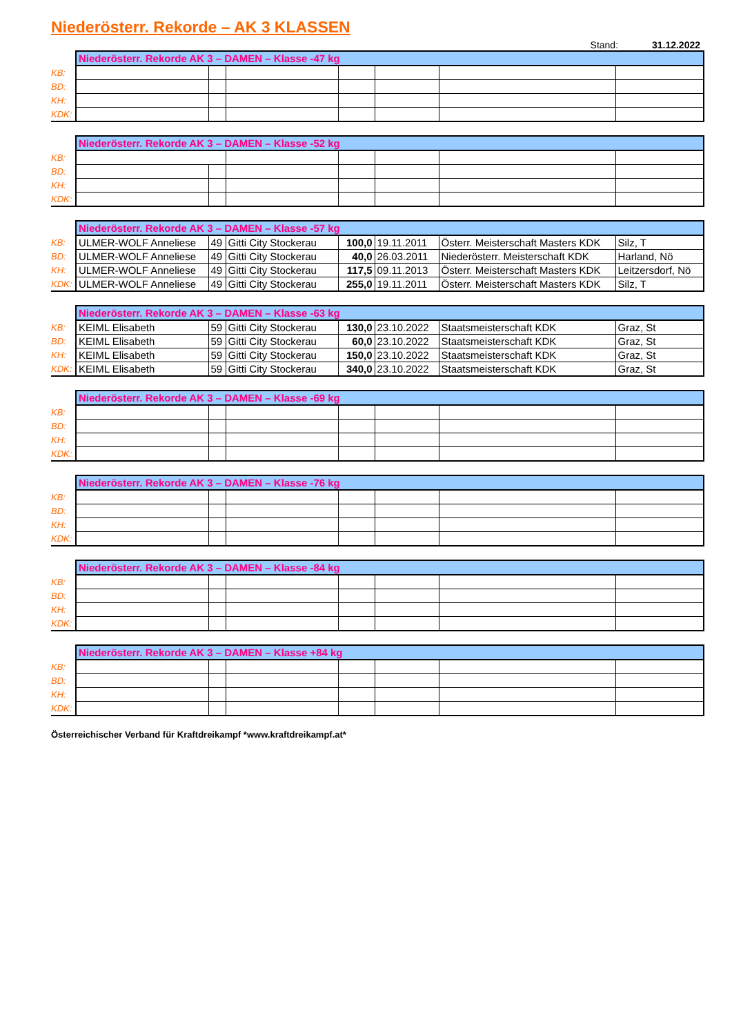Niederösterr. Rekorde – AK 3 KLASSEN
Stand: 31.12.2022
| | Niederösterr. Rekorde AK 3 – DAMEN – Klasse -47 kg | | | | | | |
| KB: | | | | | | | |
| BD: | | | | | | | |
| KH: | | | | | | | |
| KDK: | | | | | | | |
| | Niederösterr. Rekorde AK 3 – DAMEN – Klasse -52 kg | | | | | | |
| KB: | | | | | | | |
| BD: | | | | | | | |
| KH: | | | | | | | |
| KDK: | | | | | | | |
| | Niederösterr. Rekorde AK 3 – DAMEN – Klasse -57 kg | | | | | | |
| KB: | ULMER-WOLF Anneliese | 49 | Gitti City Stockerau | 100,0 | 19.11.2011 | Österr. Meisterschaft Masters KDK | Silz, T |
| BD: | ULMER-WOLF Anneliese | 49 | Gitti City Stockerau | 40,0 | 26.03.2011 | Niederösterr. Meisterschaft KDK | Harland, Nö |
| KH: | ULMER-WOLF Anneliese | 49 | Gitti City Stockerau | 117,5 | 09.11.2013 | Österr. Meisterschaft Masters KDK | Leitzersdorf, Nö |
| KDK: | ULMER-WOLF Anneliese | 49 | Gitti City Stockerau | 255,0 | 19.11.2011 | Österr. Meisterschaft Masters KDK | Silz, T |
| | Niederösterr. Rekorde AK 3 – DAMEN – Klasse -63 kg | | | | | | |
| KB: | KEIML Elisabeth | 59 | Gitti City Stockerau | 130,0 | 23.10.2022 | Staatsmeisterschaft KDK | Graz, St |
| BD: | KEIML Elisabeth | 59 | Gitti City Stockerau | 60,0 | 23.10.2022 | Staatsmeisterschaft KDK | Graz, St |
| KH: | KEIML Elisabeth | 59 | Gitti City Stockerau | 150,0 | 23.10.2022 | Staatsmeisterschaft KDK | Graz, St |
| KDK: | KEIML Elisabeth | 59 | Gitti City Stockerau | 340,0 | 23.10.2022 | Staatsmeisterschaft KDK | Graz, St |
| | Niederösterr. Rekorde AK 3 – DAMEN – Klasse -69 kg | | | | | | |
| KB: | | | | | | | |
| BD: | | | | | | | |
| KH: | | | | | | | |
| KDK: | | | | | | | |
| | Niederösterr. Rekorde AK 3 – DAMEN – Klasse -76 kg | | | | | | |
| KB: | | | | | | | |
| BD: | | | | | | | |
| KH: | | | | | | | |
| KDK: | | | | | | | |
| | Niederösterr. Rekorde AK 3 – DAMEN – Klasse -84 kg | | | | | | |
| KB: | | | | | | | |
| BD: | | | | | | | |
| KH: | | | | | | | |
| KDK: | | | | | | | |
| | Niederösterr. Rekorde AK 3 – DAMEN – Klasse +84 kg | | | | | | |
| KB: | | | | | | | |
| BD: | | | | | | | |
| KH: | | | | | | | |
| KDK: | | | | | | | |
Österreichischer Verband für Kraftdreikampf *www.kraftdreikampf.at*